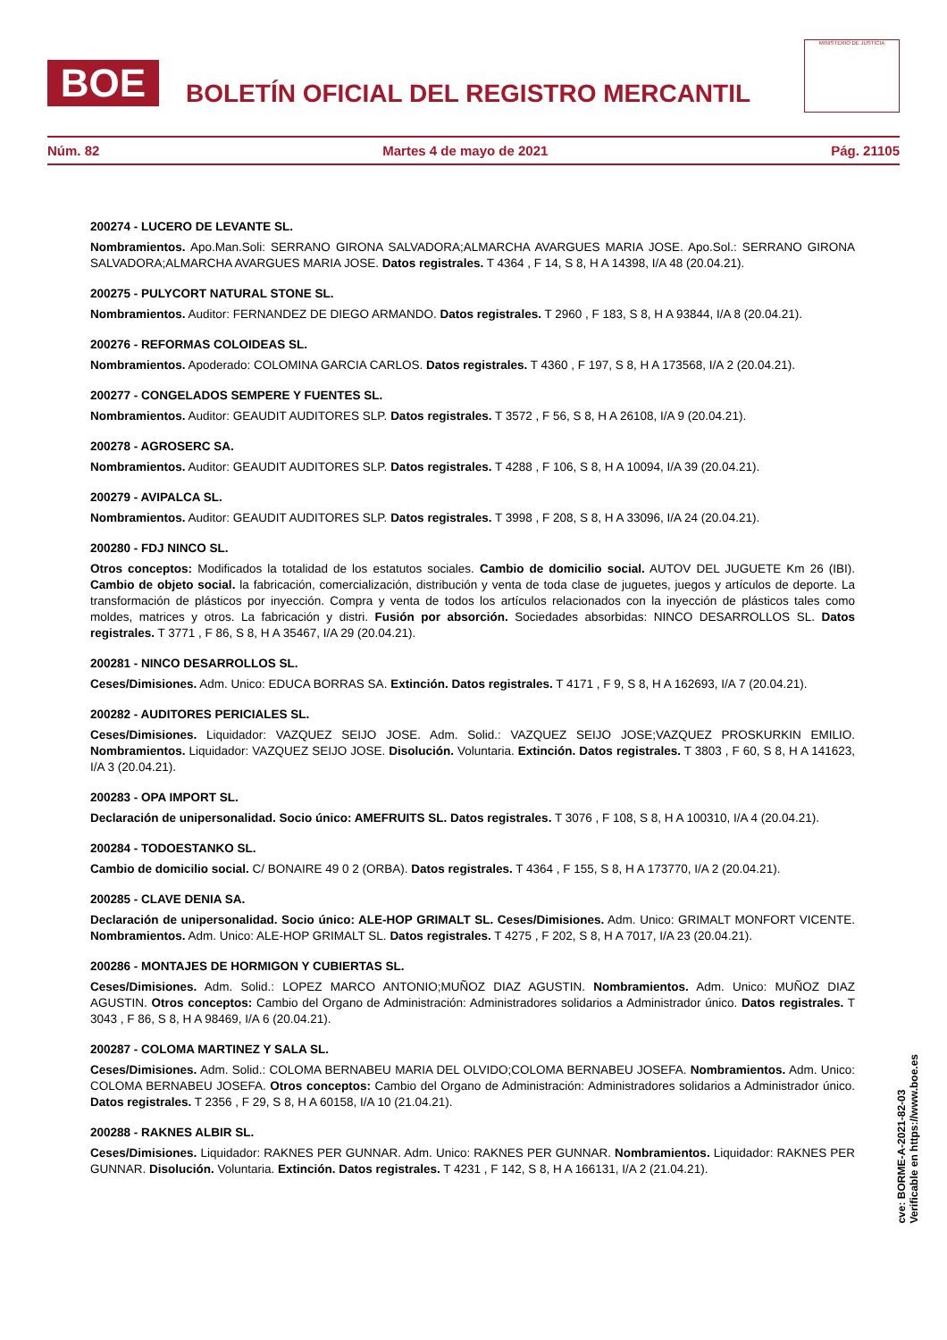BOE
BOLETÍN OFICIAL DEL REGISTRO MERCANTIL
MINISTERIO DE JUSTICIA
Núm. 82 Martes 4 de mayo de 2021 Pág. 21105
200274 - LUCERO DE LEVANTE SL.
Nombramientos. Apo.Man.Soli: SERRANO GIRONA SALVADORA;ALMARCHA AVARGUES MARIA JOSE. Apo.Sol.: SERRANO GIRONA SALVADORA;ALMARCHA AVARGUES MARIA JOSE. Datos registrales. T 4364 , F 14, S 8, H A 14398, I/A 48 (20.04.21).
200275 - PULYCORT NATURAL STONE SL.
Nombramientos. Auditor: FERNANDEZ DE DIEGO ARMANDO. Datos registrales. T 2960 , F 183, S 8, H A 93844, I/A 8 (20.04.21).
200276 - REFORMAS COLOIDEAS SL.
Nombramientos. Apoderado: COLOMINA GARCIA CARLOS. Datos registrales. T 4360 , F 197, S 8, H A 173568, I/A 2 (20.04.21).
200277 - CONGELADOS SEMPERE Y FUENTES SL.
Nombramientos. Auditor: GEAUDIT AUDITORES SLP. Datos registrales. T 3572 , F 56, S 8, H A 26108, I/A 9 (20.04.21).
200278 - AGROSERC SA.
Nombramientos. Auditor: GEAUDIT AUDITORES SLP. Datos registrales. T 4288 , F 106, S 8, H A 10094, I/A 39 (20.04.21).
200279 - AVIPALCA SL.
Nombramientos. Auditor: GEAUDIT AUDITORES SLP. Datos registrales. T 3998 , F 208, S 8, H A 33096, I/A 24 (20.04.21).
200280 - FDJ NINCO SL.
Otros conceptos: Modificados la totalidad de los estatutos sociales. Cambio de domicilio social. AUTOV DEL JUGUETE Km 26 (IBI). Cambio de objeto social. la fabricación, comercialización, distribución y venta de toda clase de juguetes, juegos y artículos de deporte. La transformación de plásticos por inyección. Compra y venta de todos los artículos relacionados con la inyección de plásticos tales como moldes, matrices y otros. La fabricación y distri. Fusión por absorción. Sociedades absorbidas: NINCO DESARROLLOS SL. Datos registrales. T 3771 , F 86, S 8, H A 35467, I/A 29 (20.04.21).
200281 - NINCO DESARROLLOS SL.
Ceses/Dimisiones. Adm. Unico: EDUCA BORRAS SA. Extinción. Datos registrales. T 4171 , F 9, S 8, H A 162693, I/A 7 (20.04.21).
200282 - AUDITORES PERICIALES SL.
Ceses/Dimisiones. Liquidador: VAZQUEZ SEIJO JOSE. Adm. Solid.: VAZQUEZ SEIJO JOSE;VAZQUEZ PROSKURKIN EMILIO. Nombramientos. Liquidador: VAZQUEZ SEIJO JOSE. Disolución. Voluntaria. Extinción. Datos registrales. T 3803 , F 60, S 8, H A 141623, I/A 3 (20.04.21).
200283 - OPA IMPORT SL.
Declaración de unipersonalidad. Socio único: AMEFRUITS SL. Datos registrales. T 3076 , F 108, S 8, H A 100310, I/A 4 (20.04.21).
200284 - TODOESTANKO SL.
Cambio de domicilio social. C/ BONAIRE 49 0 2 (ORBA). Datos registrales. T 4364 , F 155, S 8, H A 173770, I/A 2 (20.04.21).
200285 - CLAVE DENIA SA.
Declaración de unipersonalidad. Socio único: ALE-HOP GRIMALT SL. Ceses/Dimisiones. Adm. Unico: GRIMALT MONFORT VICENTE. Nombramientos. Adm. Unico: ALE-HOP GRIMALT SL. Datos registrales. T 4275 , F 202, S 8, H A 7017, I/A 23 (20.04.21).
200286 - MONTAJES DE HORMIGON Y CUBIERTAS SL.
Ceses/Dimisiones. Adm. Solid.: LOPEZ MARCO ANTONIO;MUÑOZ DIAZ AGUSTIN. Nombramientos. Adm. Unico: MUÑOZ DIAZ AGUSTIN. Otros conceptos: Cambio del Organo de Administración: Administradores solidarios a Administrador único. Datos registrales. T 3043 , F 86, S 8, H A 98469, I/A 6 (20.04.21).
200287 - COLOMA MARTINEZ Y SALA SL.
Ceses/Dimisiones. Adm. Solid.: COLOMA BERNABEU MARIA DEL OLVIDO;COLOMA BERNABEU JOSEFA. Nombramientos. Adm. Unico: COLOMA BERNABEU JOSEFA. Otros conceptos: Cambio del Organo de Administración: Administradores solidarios a Administrador único. Datos registrales. T 2356 , F 29, S 8, H A 60158, I/A 10 (21.04.21).
200288 - RAKNES ALBIR SL.
Ceses/Dimisiones. Liquidador: RAKNES PER GUNNAR. Adm. Unico: RAKNES PER GUNNAR. Nombramientos. Liquidador: RAKNES PER GUNNAR. Disolución. Voluntaria. Extinción. Datos registrales. T 4231 , F 142, S 8, H A 166131, I/A 2 (21.04.21).
cve: BORME-A-2021-82-03
Verificable en https://www.boe.es